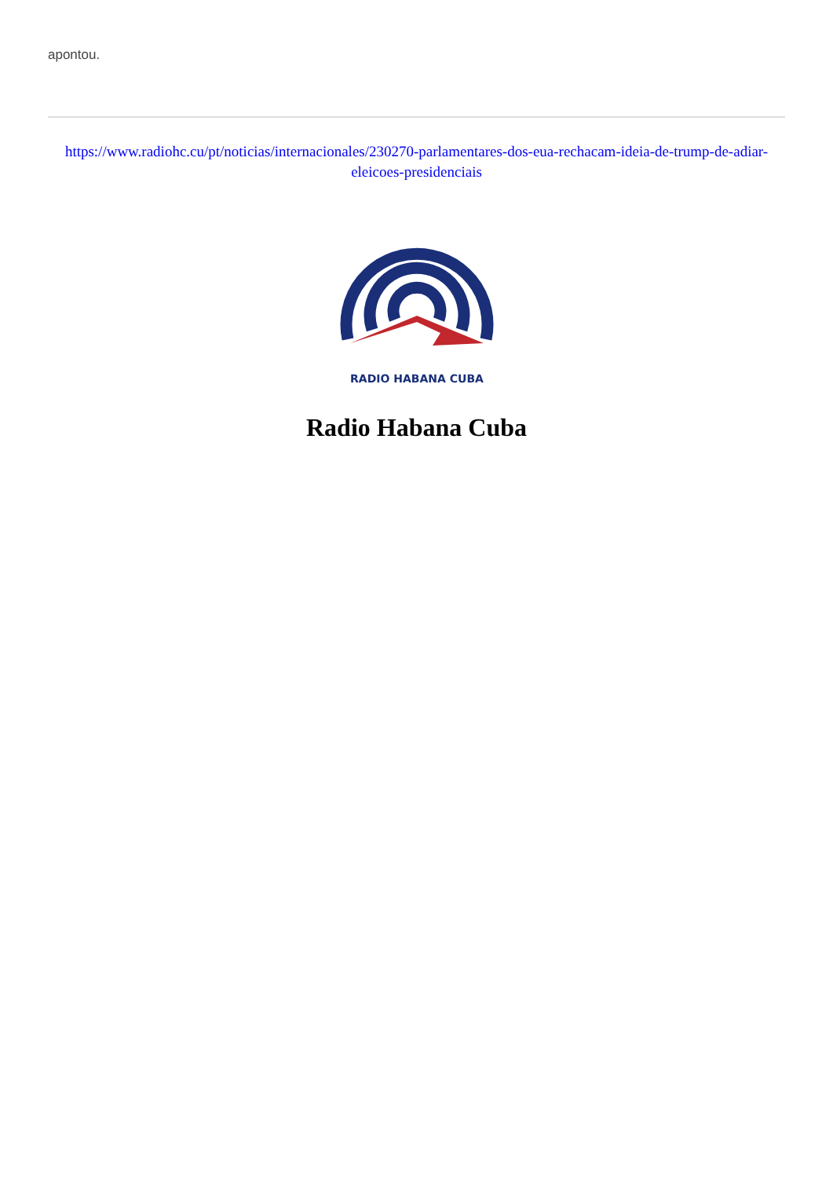apontou.
https://www.radiohc.cu/pt/noticias/internacionales/230270-parlamentares-dos-eua-rechacam-ideia-de-trump-de-adiar-eleicoes-presidenciais
RADIO HABANA CUBA
Radio Habana Cuba